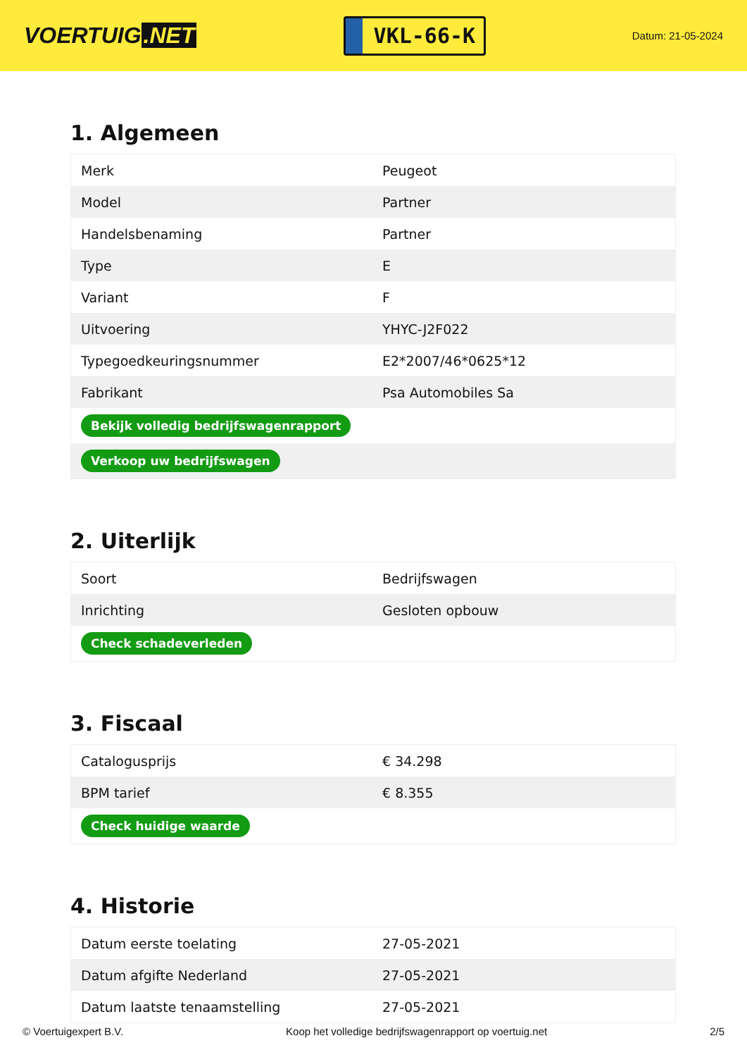VOERTUIG.NET
VKL-66-K
Datum: 21-05-2024
1. Algemeen
| Merk | Peugeot |
| Model | Partner |
| Handelsbenaming | Partner |
| Type | E |
| Variant | F |
| Uitvoering | YHYC-J2F022 |
| Typegoedkeuringsnummer | E2*2007/46*0625*12 |
| Fabrikant | Psa Automobiles Sa |
| Bekijk volledig bedrijfswagenrapport | |
| Verkoop uw bedrijfswagen | |
2. Uiterlijk
| Soort | Bedrijfswagen |
| Inrichting | Gesloten opbouw |
| Check schadeverleden | |
3. Fiscaal
| Catalogusprijs | € 34.298 |
| BPM tarief | € 8.355 |
| Check huidige waarde | |
4. Historie
| Datum eerste toelating | 27-05-2021 |
| Datum afgifte Nederland | 27-05-2021 |
| Datum laatste tenaamstelling | 27-05-2021 |
© Voertuigexpert B.V. Koop het volledige bedrijfswagenrapport op voertuig.net 2/5